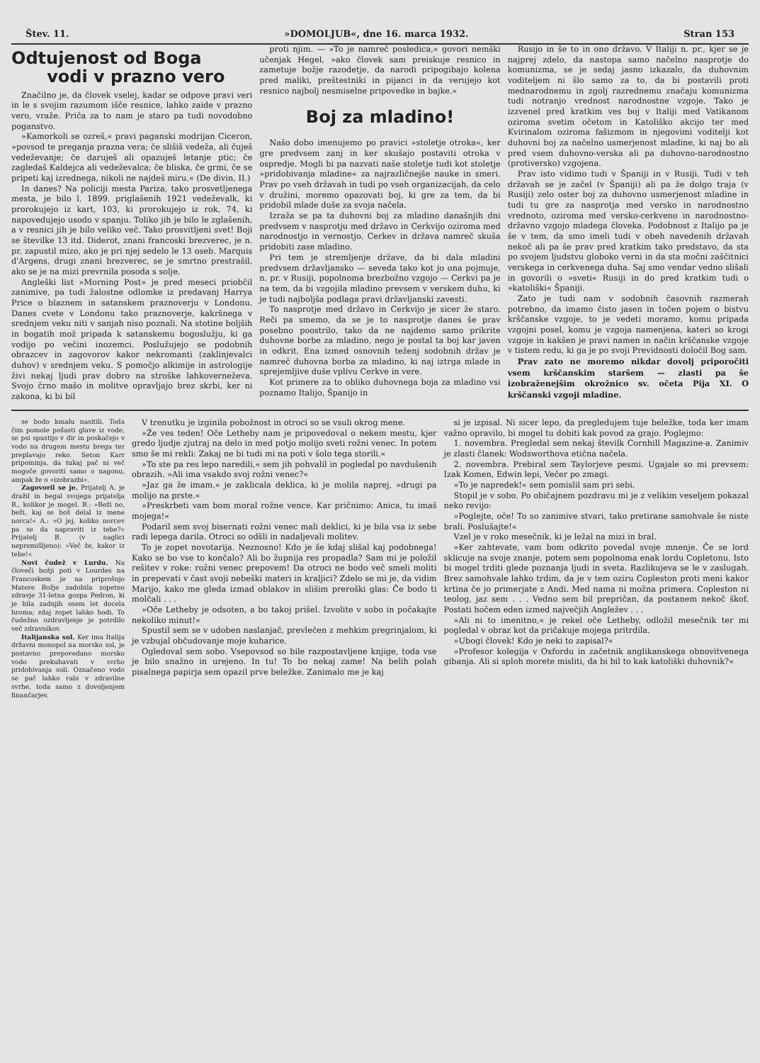Štev. 11. »DOMOLJUB«, dne 16. marca 1932. Stran 153
Odtujenost od Boga
vodi v prazno vero
Značilno je, da človek vselej, kadar se odpove pravi veri in le s svojim razumom išče resnice, lahko zaide v prazno vero, vraže. Priča za to nam je staro pa tudi novodobno poganstvo.
»Kamorkoli se ozreš,« pravi paganski modrijan Ciceron, »povsod te preganja prazna vera; če slišiš vedeža, ali čuješ vedeževanje; če daruješ ali opazuješ letanje ptic; če zagledaš Kaldejca ali vedeževalca; če bliska, če grmi, če se pripeti kaj izrednega, nikoli ne najdeš miru.« (De divin. II.)
In danes? Na policiji mesta Pariza, tako prosvetljenega mesta, je bilo l. 1899. priglašenih 1921 vedeževalk, ki prorokujejo iz kart, 103, ki prorokujejo iz rok, 74, ki napovedujejo usodo v spanju. Toliko jih je bilo le zglašenih, a v resnici jih je bilo veliko več. Tako prosvitljeni svet! Boji se številke 13 itd. Diderot, znani francoski brezverec, je n. pr. zapustil mizo, ako je pri njej sedelo le 13 oseb. Marquis d'Argens, drugi znani brezverec, se je smrtno prestrašil, ako se je na mizi prevrnila posoda s solje.
Angleški list »Morning Post« je pred meseci priobčil zanimive, pa tudi žalostne odlomke iz predavanj Harrya Price o blaznem in satanskem praznoverju v Londonu. Danes cvete v Londonu tako praznoverje, kakršnega v srednjem veku niti v sanjah niso poznali. Na stotine boljših in bogatih mož pripada k satanskemu bogoslužju, ki ga vodijo po večini inozemci. Poslužujejo se podobnih obrazcev in zagovorov kakor nekromanti (zaklinjevalci duhov) v srednjem veku. S pomočjo alkimije in astrologije živi nekaj ljudi prav dobro na stroške lahkoverneževa. Svojo črno mašo in molitve opravljajo brez skrbi, ker ni zakona, ki bi bil
proti njim. — »To je namreč posledica,« govori nemški učenjak Hegel, »ako človek sam preiskuje resnico in zametuje božje razodetje, da narodi pripogibajo kolena pred maliki, preštestniki in pijanci in da verujejo kot resnico najbolj nesmiselne pripovedke in bajke.«
Boj za mladino!
Našo dobo imenujemo po pravici »stoletje otroka«, ker gre predvsem zanj in ker skušajo postaviti otroka v ospredje. Mogli bi pa nazvati naše stoletje tudi kot stoletje »pridobivanja mladine« za najrazličnejše nauke in smeri. Prav po vseh državah in tudi po vseh organizacijah, da celo v družini, moremo opazovati boj, ki gre za tem, da bi pridobil mlade duše za svoja načela.
Izraža se pa ta duhovni boj za mladino današnjih dni predvsem v nasprotju med državo in Cerkvijo oziroma med narodnostjo in vernostjo. Cerkev in država namreč skuša pridobiti zase mladino.
Pri tem je stremljenje države, da bi dala mladini predvsem državljansko — seveda tako kot jo ona pojmuje, n. pr. v Rusiji, popolnoma brezbožno vzgojo — Cerkvi pa je na tem, da bi vzgojila mladino prevsem v verskem duhu, ki je tudi najboljša podlaga pravi državljanski zavesti.
To nasprotje med državo in Cerkvijo je sicer že staro. Reči pa smemo, da se je to nasprotje danes še prav posebno poostrilo, tako da ne najdemo samo prikrite duhovne borbe za mladino, nego je postal ta boj kar javen in odkrit. Ena izmed osnovnih teženj sodobnih držav je namreč duhovna borba za mladino, ki naj iztrga mlade in sprejemljive duše vplivu Cerkve in vere.
Kot primere za to obliko duhovnega boja za mladino vsi poznamo Italijo, Španijo in
Rusijo in še to in ono državo. V Italiji n. pr., kjer se je najprej zdelo, da nastopa samo načelno nasprotje do komunizma, se je sedaj jasno izkazalo, da duhovnim voditeljem ni šlo samo za to, da bi postavili proti mednarodnemu in zgolj razrednemu značaju komunizma tudi notranjo vrednost narodnostne vzgoje. Tako je izzvenel pred kratkim ves boj v Italiji med Vatikanom oziroma svetim očetom in Katoliško akcijo ter med Kvirinalom oziroma fašizmom in njegovimi voditelji kot duhovni boj za načelno usmerjenost mladine, ki naj bo ali pred vsem duhovno-verska ali pa duhovno-narodnostno (protiversko) vzgojena.
Prav isto vidimo tudi v Španiji in v Rusiji. Tudi v teh državah se je začel (v Španiji) ali pa že dolgo traja (v Rusiji) zelo oster boj za duhovno usmerjenost mladine in tudi tu gre za nasprotja med versko in narodnostno vrednoto, oziroma med versko-cerkveno in narodnostno-državno vzgojo mladega človeka. Podobnost z Italijo pa je še v tem, da smo imeli tudi v obeh navedenih državah nekoč ali pa še prav pred kratkim tako predstavo, da sta po svojem ljudstvu globoko verni in da sta močni zaščitnici verskega in cerkvenega duha. Saj smo vendar vedno slišali in govorili o »sveti« Rusiji in do pred kratkim tudi o »katoliški« Španiji.
Zato je tudi nam v sodobnih časovnih razmerah potrebno, da imamo čisto jasen in točen pojem o bistvu krščanske vzgoje, to je vedeti moramo, komu pripada vzgojni posel, komu je vzgoja namenjena, kateri so krogi vzgoje in kakšen je pravi namen in način krščanske vzgoje v tistem redu, ki ga je po svoji Previdnosti določil Bog sam.
Prav zato ne moremo nikdar dovolj priporočiti vsem krščanskim staršem — zlasti pa še izobraženejšim okrožnico sv. očeta Pija XI. O krščanski vzgoji mladine.
se bodo kmalu nasitili. Toda čim pomole pošasti glave iz vode, se psi spustijo v dir in poskačejo v vodo na drugem mestu brega ter preplavajo reko. Seton Karr pripominja, da tukaj pač ni več mogoče govoriti samo o nagonu, ampak že o »izobrazbi«.
Zagovoril se je. Prijatelj A. je dražil in begal svojega prijatelja B., kolikor je mogel. B.: »Beži no, beži, kaj se boš delal iz mene norca!« A.: »O jej, koliko norcev pa se da napraviti iz tebe?« Prijatelj B. (v naglici nepremišljeno): »Več že, kakor iz tebe!«
Novi čudež v Lurdu. Na človeči božji poti v Lourdes na Francoskem je na priprošnjo Matere Božje zadobila zopetno zdravje 31-letna gospa Pedron, ki je bila zadnjih osem let docela hroma; zdaj zopet lahko hodi. To čudežno ozdravljenje je potrdilo več zdravnikov.
Italijanska sol. Ker ima Italija državni monopol na morsko sol, je postavno prepovedano morsko vodo prekuhavati v svrho pridobivanja soli. Označeno vodo se pač lahko rabi v zdravilne svrhe, toda samo z dovoljenjem finančarjev.
V trenutku je izginila pobožnost in otroci so se vsuli okrog mene.
»Že ves teden! Oče Letheby nam je pripovedoval o nekem mestu, kjer gredo ljudje zjutraj na delo in med potjo molijo sveti rožni venec. In potem smo še mi rekli: Zakaj ne bi tudi mi na poti v šolo tega storili.«
»To ste pa res lepo naredili,« sem jih pohvalil in pogledal po navdušenih obrazih. »Ali ima vsakdo svoj rožni venec?«
»Jaz ga že imam,« je zaklicala deklica, ki je molila naprej, »drugi pa molijo na prste.«
»Preskrbeti vam bom moral rožne vence. Kar pričnimo: Anica, tu imaš mojega!«
Podaril sem svoj bisernati rožni venec mali deklici, ki je bila vsa iz sebe radi lepega darila. Otroci so odšli in nadaljevali molitev.
To je zopet novotarija. Neznosno! Kdo je še kdaj slišal kaj podobnega! Kako se bo vse to končalo? Ali bo župnija res propadla? Sam mi je položil rešitev v roke: rožni venec prepovem! Da otroci ne bodo več smeli moliti in prepevati v čast svoji nebeški materi in kraljici? Zdelo se mi je, da vidim Marijo, kako me gleda izmad oblakov in slišim preroški glas: Če bodo ti molčali . . .
»Oče Letheby je odsoten, a bo takoj prišel. Izvolite v sobo in počakajte nekoliko minut!«
Spustil sem se v udoben naslanjač, prevlečen z mehkim pregrinjalom, ki je vzbujal občudovanje moje kuharice.
Ogledoval sem sobo. Vsepovsod so bile razpostavljene knjige, toda vse je bilo snažno in urejeno. In tu! To bo nekaj zame! Na belih polah pisalnega papirja sem opazil prve beležke. Zanimalo me je kaj
si je izpisal. Ni sicer lepo, da pregledujem tuje beležke, toda ker imam važno opravilo, bi mogel tu dobiti kak povod za grajo. Poglejmo:
1. novembra. Pregledal sem nekaj številk Cornhill Magazine-a. Zanimiv je zlasti članek: Wodsworthova etična načela.
2. novembra. Prebiral sem Taylorjeve pesmi. Ugajale so mi prevsem: Izak Komen, Edwin lepi, Večer po zmagi.
»To je napredek!« sem pomislil sam pri sebi.
Stopil je v sobo. Po običajnem pozdravu mi je z velikim veseljem pokazal neko revijo:
»Poglejte, oče! To so zanimive stvari, tako pretirane samohvale še niste brali. Poslušajte!«
Vzel je v roko mesečnik, ki je ležal na mizi in bral.
»Ker zahtevate, vam bom odkrito povedal svoje mnenje. Če se lord sklicuje na svoje znanje, potem sem popolnoma enak lordu Copletonu. Isto bi mogel trditi glede poznanja ljudi in sveta. Razlikujeva se le v zaslugah. Brez samohvale lahko trdim, da je v tem oziru Copleston proti meni kakor krtina če jo primerjate z Andi. Med nama ni možna primera. Copleston ni teolog, jaz sem . . . Vedno sem bil prepričan, da postanem nekoč škof. Postati hočem eden izmed največjih Angležev . . .
»Ali ni to imenitno,« je rekel oče Letheby, odložil mesečnik ter mi pogledal v obraz kot da pričakuje mojega pritrdila.
»Ubogi človek! Kdo je neki to zapisal?«
»Profesor kolegija v Oxfordu in začetnik anglikanskega obnovitvenega gibanja. Ali si sploh morete misliti, da bi bil to kak katoliški duhovnik?«